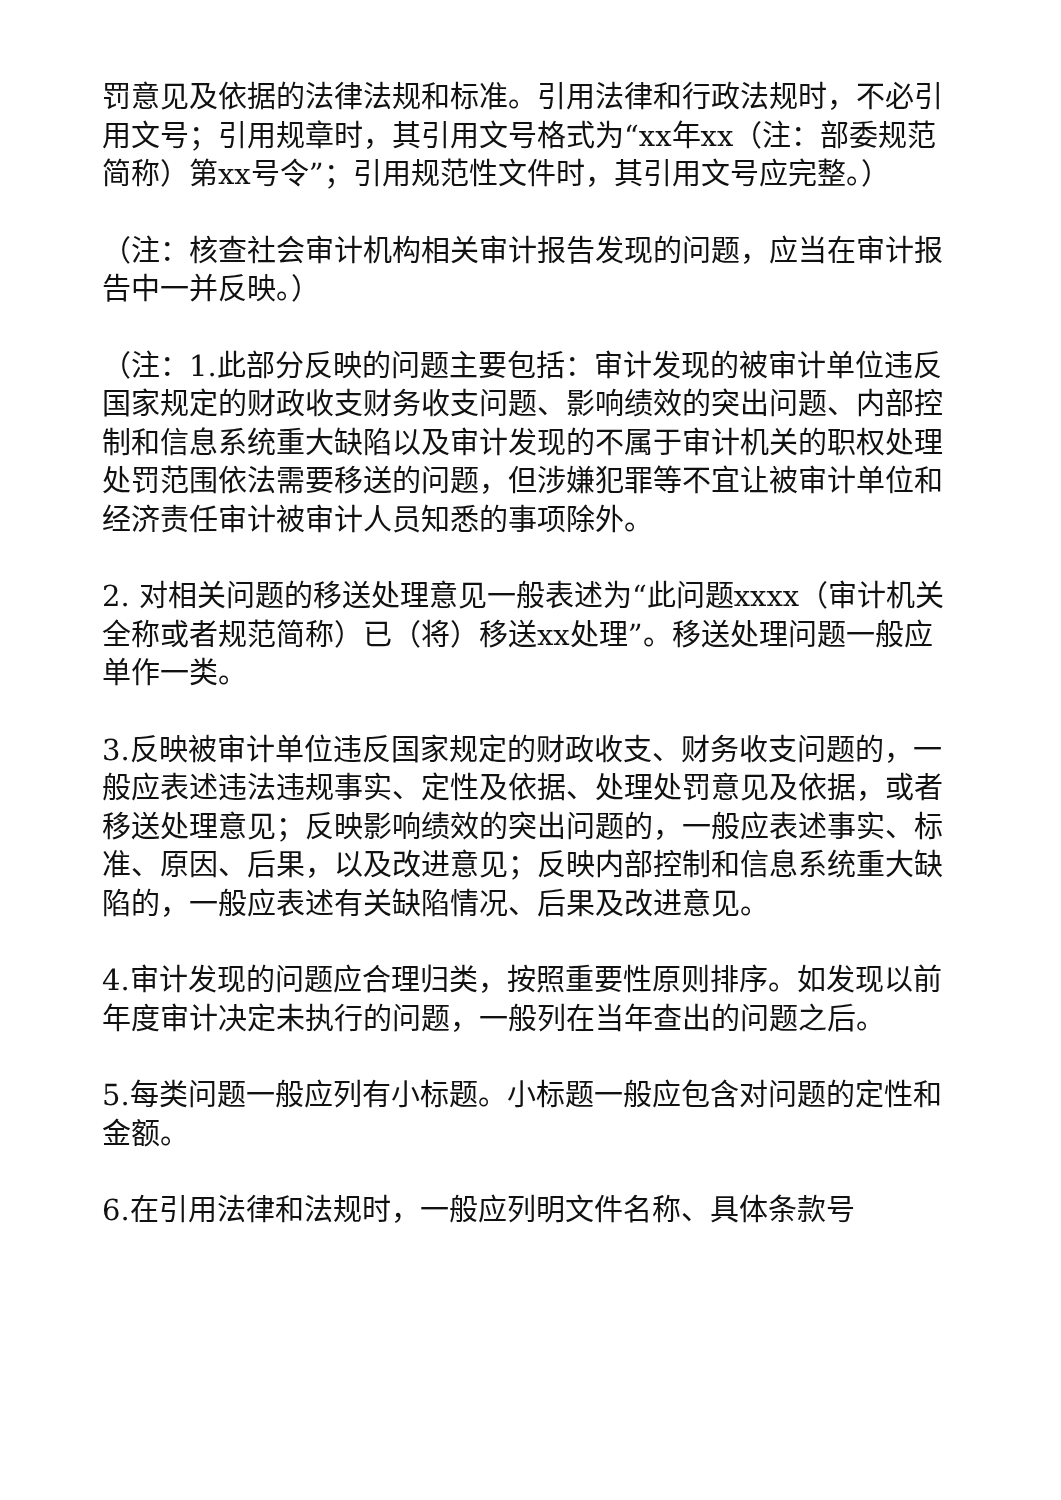罚意见及依据的法律法规和标准。引用法律和行政法规时，不必引用文号；引用规章时，其引用文号格式为“xx年xx（注：部委规范简称）第xx号令”；引用规范性文件时，其引用文号应完整。）
（注：核查社会审计机构相关审计报告发现的问题，应当在审计报告中一并反映。）
（注：1.此部分反映的问题主要包括：审计发现的被审计单位违反国家规定的财政收支财务收支问题、影响绩效的突出问题、内部控制和信息系统重大缺陷以及审计发现的不属于审计机关的职权处理处罚范围依法需要移送的问题，但涉嫌犯罪等不宜让被审计单位和经济责任审计被审计人员知悉的事项除外。
2. 对相关问题的移送处理意见一般表述为“此问题xxxx（审计机关全称或者规范简称）已（将）移送xx处理”。移送处理问题一般应单作一类。
3.反映被审计单位违反国家规定的财政收支、财务收支问题的，一般应表述违法违规事实、定性及依据、处理处罚意见及依据，或者移送处理意见；反映影响绩效的突出问题的，一般应表述事实、标准、原因、后果，以及改进意见；反映内部控制和信息系统重大缺陷的，一般应表述有关缺陷情况、后果及改进意见。
4.审计发现的问题应合理归类，按照重要性原则排序。如发现以前年度审计决定未执行的问题，一般列在当年查出的问题之后。
5.每类问题一般应列有小标题。小标题一般应包含对问题的定性和金额。
6.在引用法律和法规时，一般应列明文件名称、具体条款号